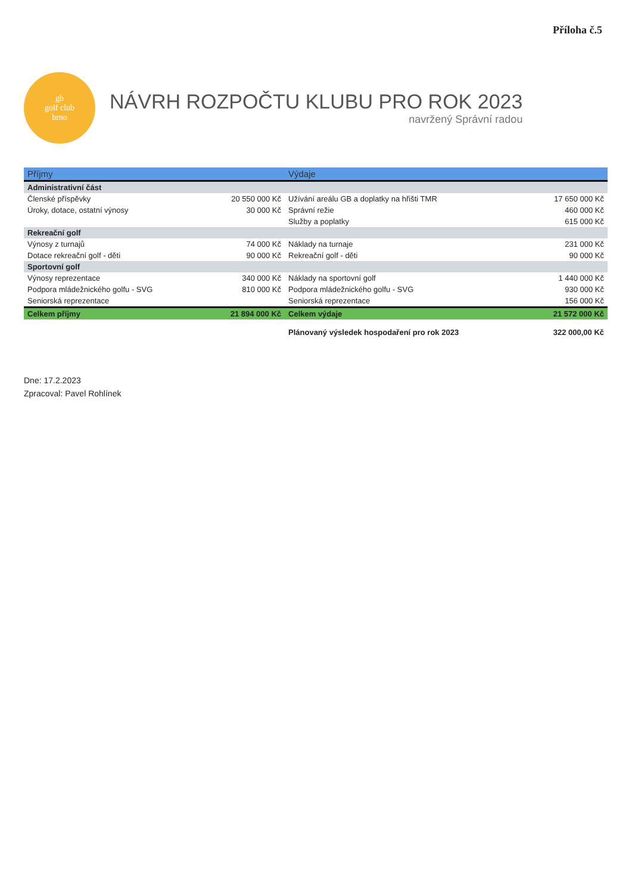Příloha č.5
gb
golf club
brno
NÁVRH ROZPOČTU KLUBU PRO ROK 2023
navržený Správní radou
| Příjmy | | Výdaje | |
| --- | --- | --- | --- |
| Administrativní část | | | |
| Členské příspěvky | 20 550 000 Kč | Užívání areálu GB a doplatky na hřišti TMR | 17 650 000 Kč |
| Úroky, dotace, ostatní výnosy | 30 000 Kč | Správní režie | 460 000 Kč |
| | | Služby a poplatky | 615 000 Kč |
| Rekreační golf | | | |
| Výnosy z turnajů | 74 000 Kč | Náklady na turnaje | 231 000 Kč |
| Dotace rekreační golf - děti | 90 000 Kč | Rekreační golf - děti | 90 000 Kč |
| Sportovní golf | | | |
| Výnosy reprezentace | 340 000 Kč | Náklady na sportovní golf | 1 440 000 Kč |
| Podpora mládežnického golfu - SVG | 810 000 Kč | Podpora mládežnického golfu - SVG | 930 000 Kč |
| Seniorská reprezentace | | Seniorská reprezentace | 156 000 Kč |
| Celkem příjmy | 21 894 000 Kč | Celkem výdaje | 21 572 000 Kč |
| | | Plánovaný výsledek hospodaření pro rok 2023 | 322 000,00 Kč |
Dne: 17.2.2023
Zpracoval: Pavel Rohlínek